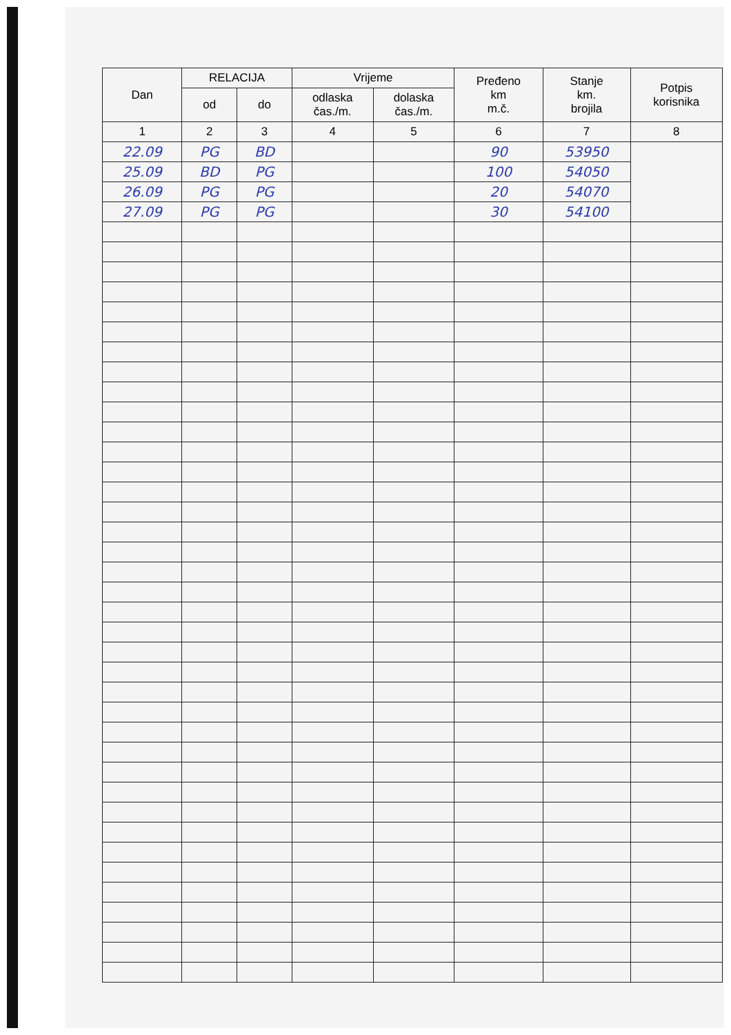| Dan | RELACIJA | | Vrijeme | | Pređeno km m.č. | Stanje km. brojila | Potpis korisnika |
| --- | --- | --- | --- | --- | --- | --- | --- |
| | od | do | odlaska čas./m. | dolaska čas./m. | | | |
| 1 | 2 | 3 | 4 | 5 | 6 | 7 | 8 |
| 22.09 | PG | BD | | | 90 | 53950 | |
| 25.09 | BD | PG | | | 100 | 54050 | |
| 26.09 | PG | PG | | | 20 | 54070 | |
| 27.09 | PG | PG | | | 30 | 54100 | |